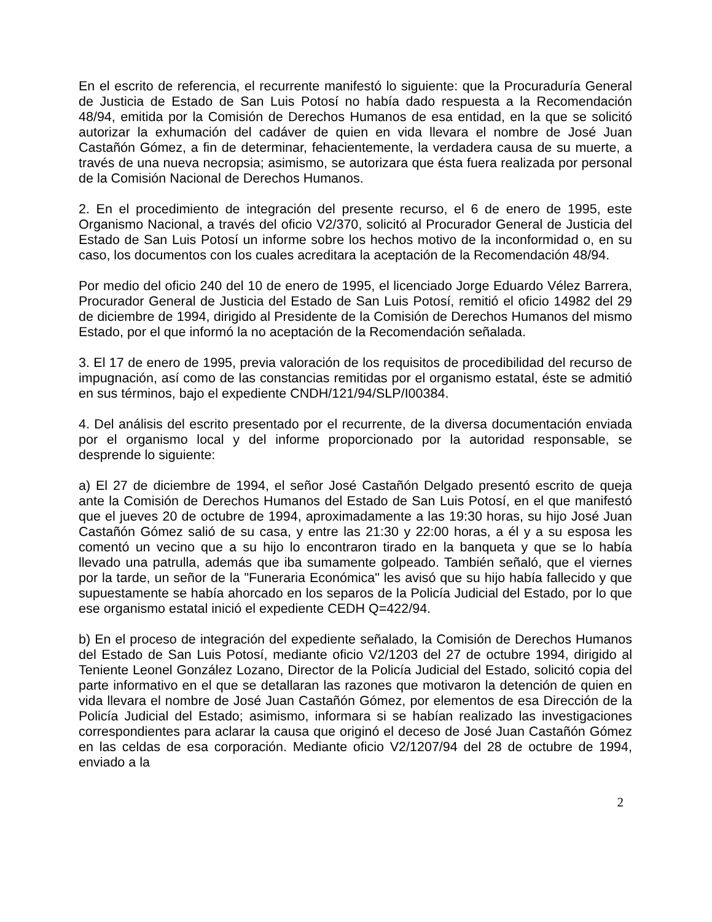En el escrito de referencia, el recurrente manifestó lo siguiente: que la Procuraduría General de Justicia de Estado de San Luis Potosí no había dado respuesta a la Recomendación 48/94, emitida por la Comisión de Derechos Humanos de esa entidad, en la que se solicitó autorizar la exhumación del cadáver de quien en vida llevara el nombre de José Juan Castañón Gómez, a fin de determinar, fehacientemente, la verdadera causa de su muerte, a través de una nueva necropsia; asimismo, se autorizara que ésta fuera realizada por personal de la Comisión Nacional de Derechos Humanos.
2. En el procedimiento de integración del presente recurso, el 6 de enero de 1995, este Organismo Nacional, a través del oficio V2/370, solicitó al Procurador General de Justicia del Estado de San Luis Potosí un informe sobre los hechos motivo de la inconformidad o, en su caso, los documentos con los cuales acreditara la aceptación de la Recomendación 48/94.
Por medio del oficio 240 del 10 de enero de 1995, el licenciado Jorge Eduardo Vélez Barrera, Procurador General de Justicia del Estado de San Luis Potosí, remitió el oficio 14982 del 29 de diciembre de 1994, dirigido al Presidente de la Comisión de Derechos Humanos del mismo Estado, por el que informó la no aceptación de la Recomendación señalada.
3. El 17 de enero de 1995, previa valoración de los requisitos de procedibilidad del recurso de impugnación, así como de las constancias remitidas por el organismo estatal, éste se admitió en sus términos, bajo el expediente CNDH/121/94/SLP/I00384.
4. Del análisis del escrito presentado por el recurrente, de la diversa documentación enviada por el organismo local y del informe proporcionado por la autoridad responsable, se desprende lo siguiente:
a) El 27 de diciembre de 1994, el señor José Castañón Delgado presentó escrito de queja ante la Comisión de Derechos Humanos del Estado de San Luis Potosí, en el que manifestó que el jueves 20 de octubre de 1994, aproximadamente a las 19:30 horas, su hijo José Juan Castañón Gómez salió de su casa, y entre las 21:30 y 22:00 horas, a él y a su esposa les comentó un vecino que a su hijo lo encontraron tirado en la banqueta y que se lo había llevado una patrulla, además que iba sumamente golpeado. También señaló, que el viernes por la tarde, un señor de la "Funeraria Económica" les avisó que su hijo había fallecido y que supuestamente se había ahorcado en los separos de la Policía Judicial del Estado, por lo que ese organismo estatal inició el expediente CEDH Q=422/94.
b) En el proceso de integración del expediente señalado, la Comisión de Derechos Humanos del Estado de San Luis Potosí, mediante oficio V2/1203 del 27 de octubre 1994, dirigido al Teniente Leonel González Lozano, Director de la Policía Judicial del Estado, solicitó copia del parte informativo en el que se detallaran las razones que motivaron la detención de quien en vida llevara el nombre de José Juan Castañón Gómez, por elementos de esa Dirección de la Policía Judicial del Estado; asimismo, informara si se habían realizado las investigaciones correspondientes para aclarar la causa que originó el deceso de José Juan Castañón Gómez en las celdas de esa corporación. Mediante oficio V2/1207/94 del 28 de octubre de 1994, enviado a la
2